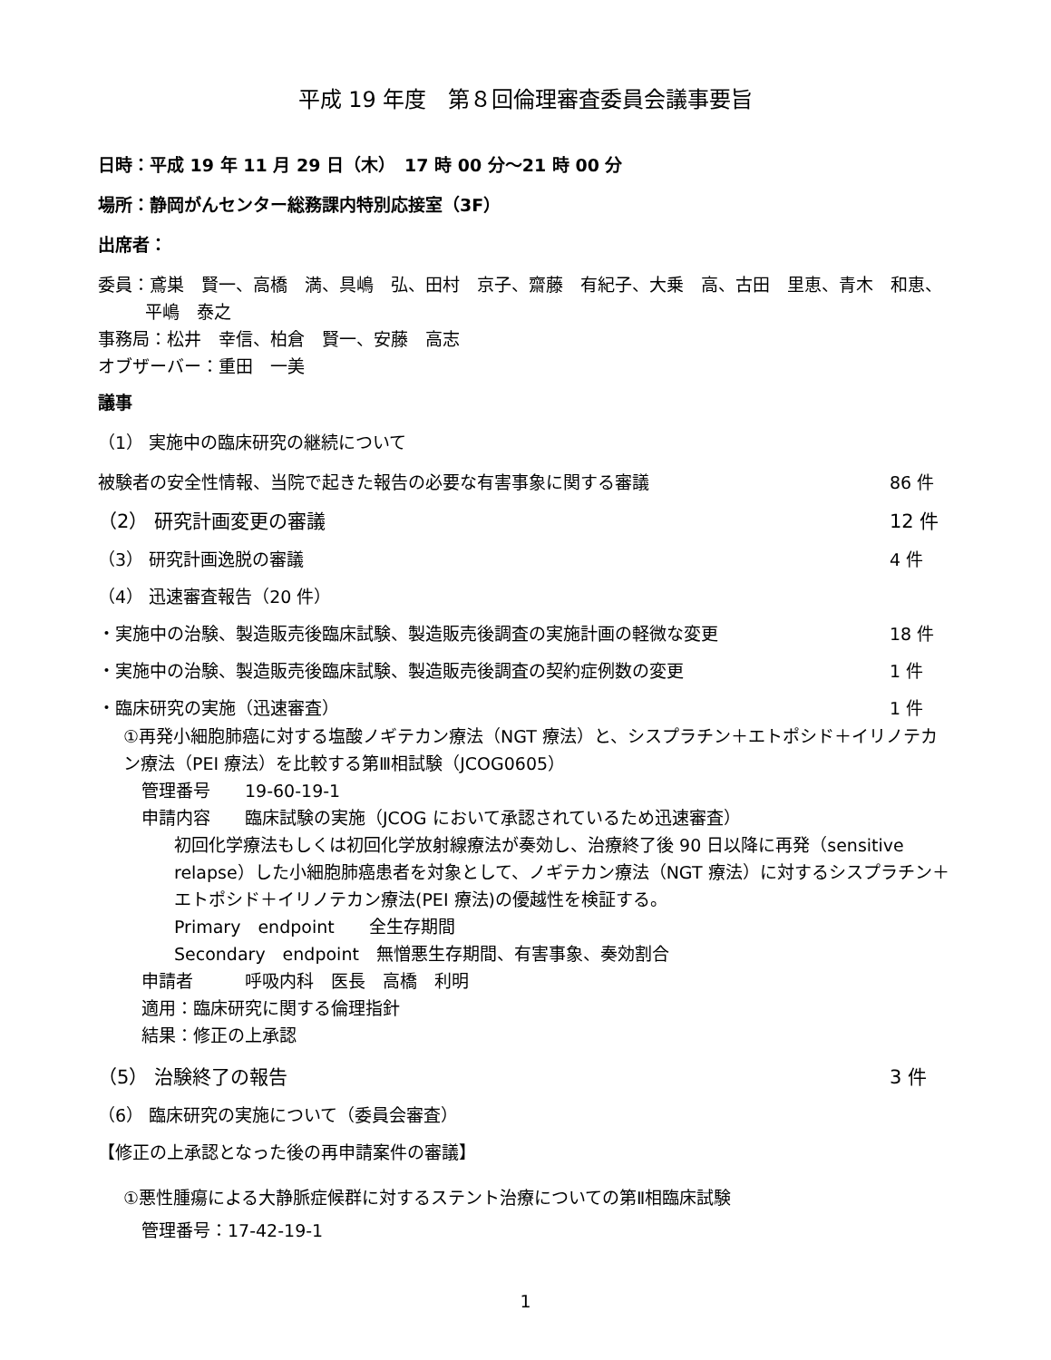平成 19 年度　第８回倫理審査委員会議事要旨
日時：平成 19 年 11 月 29 日（木）　17 時 00 分～21 時 00 分
場所：静岡がんセンター総務課内特別応接室（3F）
出席者：
委員：鳶巣　賢一、高橋　満、具嶋　弘、田村　京子、齋藤　有紀子、大乗　高、古田　里恵、青木　和恵、平嶋　泰之
事務局：松井　幸信、柏倉　賢一、安藤　高志
オブザーバー：重田　一美
議事
（1） 実施中の臨床研究の継続について
被験者の安全性情報、当院で起きた報告の必要な有害事象に関する審議 86 件
（2） 研究計画変更の審議 12 件
（3） 研究計画逸脱の審議 4 件
（4） 迅速審査報告（20 件）
・実施中の治験、製造販売後臨床試験、製造販売後調査の実施計画の軽微な変更 18 件
・実施中の治験、製造販売後臨床試験、製造販売後調査の契約症例数の変更 1 件
・臨床研究の実施（迅速審査） 1 件
①再発小細胞肺癌に対する塩酸ノギテカン療法（NGT 療法）と、シスプラチン＋エトポシド＋イリノテカン療法（PEI 療法）を比較する第Ⅲ相試験（JCOG0605）
管理番号　　19-60-19-1
申請内容　　臨床試験の実施（JCOG において承認されているため迅速審査）
初回化学療法もしくは初回化学放射線療法が奏効し、治療終了後 90 日以降に再発（sensitive relapse）した小細胞肺癌患者を対象として、ノギテカン療法（NGT 療法）に対するシスプラチン＋エトポシド＋イリノテカン療法(PEI 療法)の優越性を検証する。
Primary　endpoint　　全生存期間
Secondary　endpoint　無憎悪生存期間、有害事象、奏効割合
申請者　　　呼吸内科　医長　高橋　利明
適用：臨床研究に関する倫理指針
結果：修正の上承認
（5） 治験終了の報告 3 件
（6） 臨床研究の実施について（委員会審査）
【修正の上承認となった後の再申請案件の審議】
①悪性腫瘍による大静脈症候群に対するステント治療についての第Ⅱ相臨床試験
管理番号：17-42-19-1
1